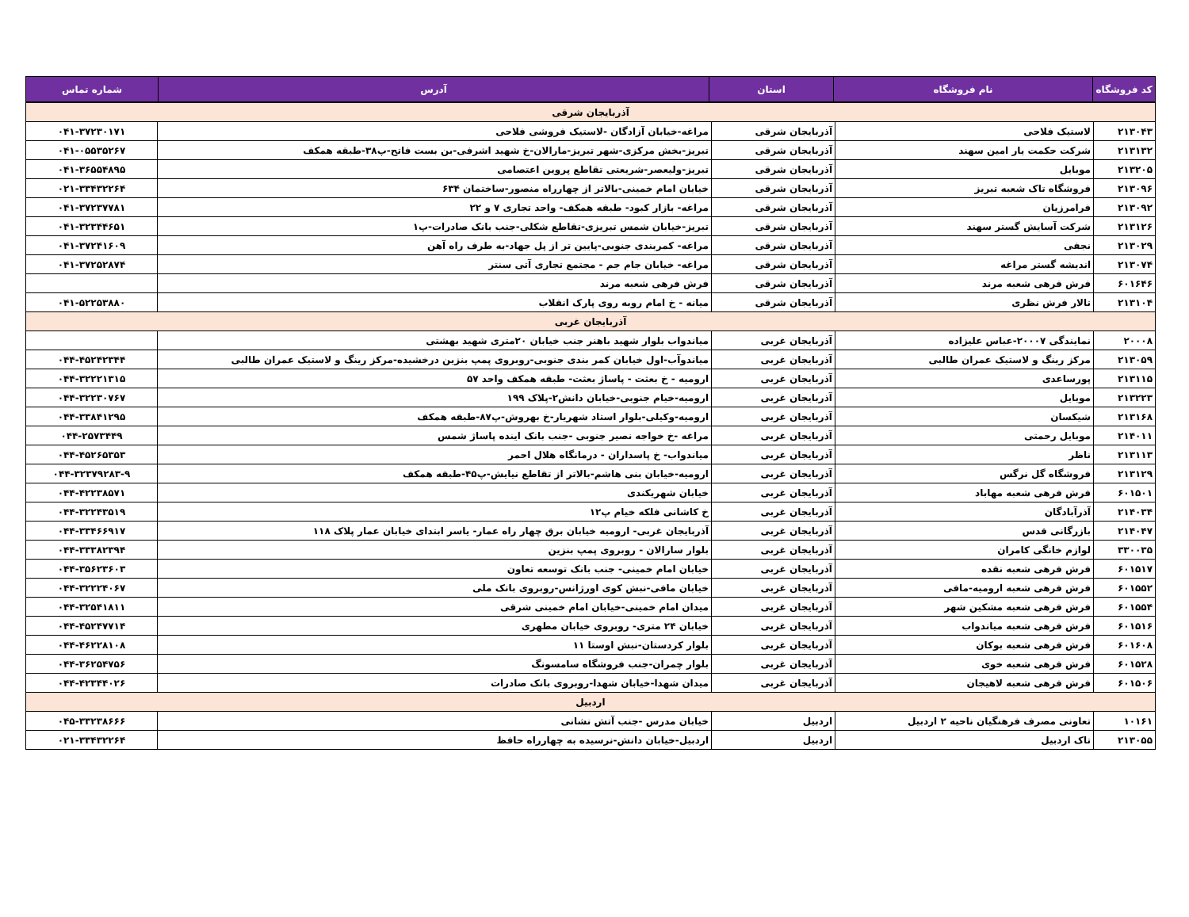| کد فروشگاه | نام فروشگاه | استان | آدرس | شماره تماس |
| --- | --- | --- | --- | --- |
| آذربایجان شرقی | | | | |
| ۲۱۳۰۴۳ | لاستیک فلاحی | آذربایجان شرقی | مراغه-خیابان آزادگان -لاستیک فروشی فلاحی | ۰۴۱-۳۷۲۳۰۱۷۱ |
| ۲۱۳۱۳۲ | شرکت حکمت یار امین سهند | آذربایجان شرقی | تبریز-بخش مرکزی-شهر تبریز-مارالان-خ شهید اشرفی-بن بست فاتح-پ۳۸-طبقه همکف | ۰۴۱-۰۵۵۳۵۲۶۷ |
| ۲۱۳۲۰۵ | موبایل | آذربایجان شرقی | تبریز-ولیعصر-شریعتی تقاطع پروین اعتصامی | ۰۴۱-۳۶۵۵۴۸۹۵ |
| ۲۱۳۰۹۶ | فروشگاه تاک شعبه تبریز | آذربایجان شرقی | خیابان امام خمینی-بالاتر از چهارراه منصور-ساختمان ۶۳۴ | ۰۲۱-۳۳۴۳۲۲۶۴ |
| ۲۱۳۰۹۲ | فرامرزیان | آذربایجان شرقی | مراغه- بازار کبود- طبقه همکف- واحد تجاری ۷ و ۲۲ | ۰۴۱-۳۷۲۳۷۷۸۱ |
| ۲۱۳۱۲۶ | شرکت آسایش گستر سهند | آذربایجان شرقی | تبریز-خیابان شمس تبریزی-تقاطع شکلی-جنب بانک صادرات-پ۱ | ۰۴۱-۳۲۳۴۴۶۵۱ |
| ۲۱۳۰۲۹ | نجفی | آذربایجان شرقی | مراغه- کمربندی جنوبی-پایین تر از پل جهاد-به طرف راه آهن | ۰۴۱-۳۷۲۴۱۶۰۹ |
| ۲۱۳۰۷۴ | اندیشه گستر مراغه | آذربایجان شرقی | مراغه- خیابان جام جم - مجتمع تجاری آتی سنتر | ۰۴۱-۳۷۲۵۲۸۷۴ |
| ۶۰۱۶۴۶ | فرش فرهی شعبه مرند | آذربایجان شرقی | فرش فرهی شعبه مرند | |
| ۲۱۳۱۰۴ | تالار فرش نظری | آذربایجان شرقی | میانه - خ امام روبه روی پارک انقلاب | ۰۴۱-۵۲۲۵۳۸۸۰ |
| آذربایجان غربی | | | | |
| ۲۰۰۰۸ | نمایندگی ۲۰۰۰۷-عباس علیزاده | آذربایجان غربی | میاندواب بلوار شهید باهنر جنب خیابان ۲۰متری شهید بهشتی | |
| ۲۱۳۰۵۹ | مرکز رینگ و لاستیک عمران طالبی | آذربایجان غربی | میاندوآب-اول خیابان کمر بندی جنوبی-روبروی پمپ بنزین درخشیده-مرکز رینگ و لاستیک عمران طالبی | ۰۴۴-۴۵۲۴۲۳۴۴ |
| ۲۱۳۱۱۵ | پورساعدی | آذربایجان غربی | ارومیه - خ بعثت - پاساژ بعثت- طبقه همکف واحد ۵۷ | ۰۴۴-۳۲۲۲۱۳۱۵ |
| ۲۱۳۲۲۳ | موبایل | آذربایجان غربی | ارومیه-خیام جنوبی-خیابان دانش۲-پلاک ۱۹۹ | ۰۴۴-۳۲۲۳۰۷۶۷ |
| ۲۱۳۱۶۸ | شیکسان | آذربایجان غربی | ارومیه-وکیلی-بلوار استاد شهریار-خ بهروش-پ۸۷-طبقه همکف | ۰۴۴-۳۳۸۴۱۲۹۵ |
| ۲۱۴۰۱۱ | موبایل رحمتی | آذربایجان غربی | مراغه -خ خواجه نصیر جنوبی -جنب بانک اینده پاساژ شمس | ۰۴۴-۲۵۷۳۴۴۹ |
| ۲۱۳۱۱۳ | ناظر | آذربایجان غربی | میاندواب- خ پاسداران - درمانگاه هلال احمر | ۰۴۴-۴۵۲۶۵۳۵۳ |
| ۲۱۳۱۲۹ | فروشگاه گل نرگس | آذربایجان غربی | ارومیه-خیابان بنی هاشم-بالاتر از تقاطع نیایش-پ۴۵-طبقه همکف | ۰۴۴-۳۲۳۷۹۲۸۳-۹ |
| ۶۰۱۵۰۱ | فرش فرهی شعبه مهاباد | آذربایجان غربی | خیابان شهریکندی | ۰۴۴-۴۲۲۳۸۵۷۱ |
| ۲۱۴۰۳۴ | آذرآبادگان | آذربایجان غربی | خ کاشانی فلکه خیام پ۱۲ | ۰۴۴-۳۲۲۴۳۵۱۹ |
| ۲۱۴۰۴۷ | بازرگانی قدس | آذربایجان غربی | آذربایجان غربی- ارومیه خیابان برق چهار راه عمار- یاسر ابتدای خیابان عمار پلاک ۱۱۸ | ۰۴۴-۳۳۴۶۶۹۱۷ |
| ۳۳۰۰۳۵ | لوازم خانگی کامران | آذربایجان غربی | بلوار سارالان - روبروی پمپ بنزین | ۰۴۴-۳۳۳۸۲۳۹۴ |
| ۶۰۱۵۱۷ | فرش فرهی شعبه نقده | آذربایجان غربی | خیابان امام خمینی- جنب بانک توسعه تعاون | ۰۴۴-۳۵۶۲۳۶۰۳ |
| ۶۰۱۵۵۲ | فرش فرهی شعبه ارومیه-مافی | آذربایجان غربی | خیابان مافی-نبش کوی اورژانس-روبروی بانک ملی | ۰۴۴-۳۲۲۲۴۰۶۷ |
| ۶۰۱۵۵۴ | فرش فرهی شعبه مشکین شهر | آذربایجان غربی | میدان امام خمینی-خیابان امام خمینی شرقی | ۰۴۴-۳۲۵۴۱۸۱۱ |
| ۶۰۱۵۱۶ | فرش فرهی شعبه میاندواب | آذربایجان غربی | خیابان ۲۴ متری- روبروی خیابان مطهری | ۰۴۴-۴۵۲۴۷۷۱۴ |
| ۶۰۱۶۰۸ | فرش فرهی شعبه بوکان | آذربایجان غربی | بلوار کردستان-نبش اوستا ۱۱ | ۰۴۴-۴۶۲۲۸۱۰۸ |
| ۶۰۱۵۲۸ | فرش فرهی شعبه خوی | آذربایجان غربی | بلوار چمران-جنب فروشگاه سامسونگ | ۰۴۴-۳۶۲۵۴۷۵۶ |
| ۶۰۱۵۰۶ | فرش فرهی شعبه لاهیجان | آذربایجان غربی | میدان شهدا-خیابان شهدا-روبروی بانک صادرات | ۰۴۴-۴۲۳۴۴۰۲۶ |
| اردبیل | | | | |
| ۱۰۱۶۱ | تعاونی مصرف فرهنگیان ناحیه ۲ اردبیل | اردبیل | خیابان مدرس -جنب آتش نشانی | ۰۴۵-۳۳۲۳۸۶۶۶ |
| ۲۱۳۰۵۵ | تاک اردبیل | اردبیل | اردبیل-خیابان دانش-نرسیده به چهارراه حافظ | ۰۲۱-۳۳۴۳۲۲۶۴ |